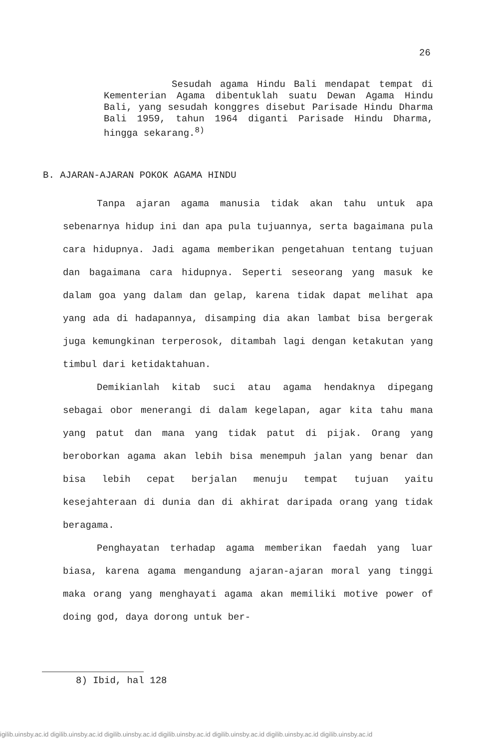26
Sesudah agama Hindu Bali mendapat tempat di Kementerian Agama dibentuklah suatu Dewan Agama Hindu Bali, yang sesudah konggres disebut Parisade Hindu Dharma Bali 1959, tahun 1964 diganti Parisade Hindu Dharma, hingga sekarang.<sup>8)</sup>
B. AJARAN-AJARAN POKOK AGAMA HINDU
Tanpa ajaran agama manusia tidak akan tahu untuk apa sebenarnya hidup ini dan apa pula tujuannya, serta bagaimana pula cara hidupnya. Jadi agama memberikan pengetahuan tentang tujuan dan bagaimana cara hidupnya. Seperti seseorang yang masuk ke dalam goa yang dalam dan gelap, karena tidak dapat melihat apa yang ada di hadapannya, disamping dia akan lambat bisa bergerak juga kemungkinan terperosok, ditambah lagi dengan ketakutan yang timbul dari ketidaktahuan.
Demikianlah kitab suci atau agama hendaknya dipegang sebagai obor menerangi di dalam kegelapan, agar kita tahu mana yang patut dan mana yang tidak patut di pijak. Orang yang beroborkan agama akan lebih bisa menempuh jalan yang benar dan bisa lebih cepat berjalan menuju tempat tujuan yaitu kesejahteraan di dunia dan di akhirat daripada orang yang tidak beragama.
Penghayatan terhadap agama memberikan faedah yang luar biasa, karena agama mengandung ajaran-ajaran moral yang tinggi maka orang yang menghayati agama akan memiliki motive power of doing god, daya dorong untuk ber-
8) Ibid, hal 128
igilib.uinsby.ac.id digilib.uinsby.ac.id digilib.uinsby.ac.id digilib.uinsby.ac.id digilib.uinsby.ac.id digilib.uinsby.ac.id digilib.uinsby.ac.id